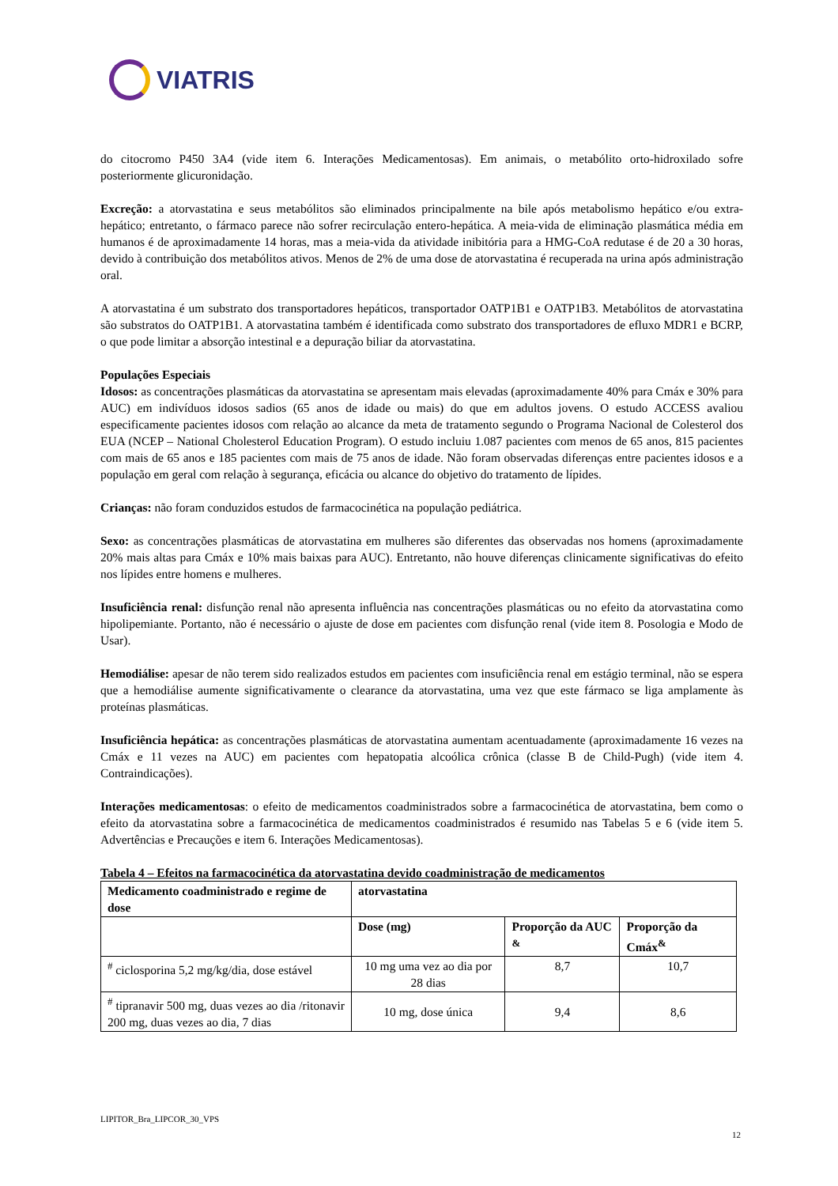VIATRIS
do citocromo P450 3A4 (vide item 6. Interações Medicamentosas). Em animais, o metabólito orto-hidroxilado sofre posteriormente glicuronidação.
Excreção: a atorvastatina e seus metabólitos são eliminados principalmente na bile após metabolismo hepático e/ou extra-hepático; entretanto, o fármaco parece não sofrer recirculação entero-hepática. A meia-vida de eliminação plasmática média em humanos é de aproximadamente 14 horas, mas a meia-vida da atividade inibitória para a HMG-CoA redutase é de 20 a 30 horas, devido à contribuição dos metabólitos ativos. Menos de 2% de uma dose de atorvastatina é recuperada na urina após administração oral.
A atorvastatina é um substrato dos transportadores hepáticos, transportador OATP1B1 e OATP1B3. Metabólitos de atorvastatina são substratos do OATP1B1. A atorvastatina também é identificada como substrato dos transportadores de efluxo MDR1 e BCRP, o que pode limitar a absorção intestinal e a depuração biliar da atorvastatina.
Populações Especiais
Idosos: as concentrações plasmáticas da atorvastatina se apresentam mais elevadas (aproximadamente 40% para Cmáx e 30% para AUC) em indivíduos idosos sadios (65 anos de idade ou mais) do que em adultos jovens. O estudo ACCESS avaliou especificamente pacientes idosos com relação ao alcance da meta de tratamento segundo o Programa Nacional de Colesterol dos EUA (NCEP – National Cholesterol Education Program). O estudo incluiu 1.087 pacientes com menos de 65 anos, 815 pacientes com mais de 65 anos e 185 pacientes com mais de 75 anos de idade. Não foram observadas diferenças entre pacientes idosos e a população em geral com relação à segurança, eficácia ou alcance do objetivo do tratamento de lípides.
Crianças: não foram conduzidos estudos de farmacocinética na população pediátrica.
Sexo: as concentrações plasmáticas de atorvastatina em mulheres são diferentes das observadas nos homens (aproximadamente 20% mais altas para Cmáx e 10% mais baixas para AUC). Entretanto, não houve diferenças clinicamente significativas do efeito nos lípides entre homens e mulheres.
Insuficiência renal: disfunção renal não apresenta influência nas concentrações plasmáticas ou no efeito da atorvastatina como hipolipemiante. Portanto, não é necessário o ajuste de dose em pacientes com disfunção renal (vide item 8. Posologia e Modo de Usar).
Hemodiálise: apesar de não terem sido realizados estudos em pacientes com insuficiência renal em estágio terminal, não se espera que a hemodiálise aumente significativamente o clearance da atorvastatina, uma vez que este fármaco se liga amplamente às proteínas plasmáticas.
Insuficiência hepática: as concentrações plasmáticas de atorvastatina aumentam acentuadamente (aproximadamente 16 vezes na Cmáx e 11 vezes na AUC) em pacientes com hepatopatia alcoólica crônica (classe B de Child-Pugh) (vide item 4. Contraindicações).
Interações medicamentosas: o efeito de medicamentos coadministrados sobre a farmacocinética de atorvastatina, bem como o efeito da atorvastatina sobre a farmacocinética de medicamentos coadministrados é resumido nas Tabelas 5 e 6 (vide item 5. Advertências e Precauções e item 6. Interações Medicamentosas).
Tabela 4 – Efeitos na farmacocinética da atorvastatina devido coadministração de medicamentos
| Medicamento coadministrado e regime de dose | atorvastatina | | |
| --- | --- | --- | --- |
| | Dose (mg) | Proporção da AUC <sup>&</sup> | Proporção da Cmáx<sup>&</sup> |
| <sup>#</sup> ciclosporina 5,2 mg/kg/dia, dose estável | 10 mg uma vez ao dia por 28 dias | 8,7 | 10,7 |
| <sup>#</sup> tipranavir 500 mg, duas vezes ao dia /ritonavir 200 mg, duas vezes ao dia, 7 dias | 10 mg, dose única | 9,4 | 8,6 |
LIPITOR_Bra_LIPCOR_30_VPS
12